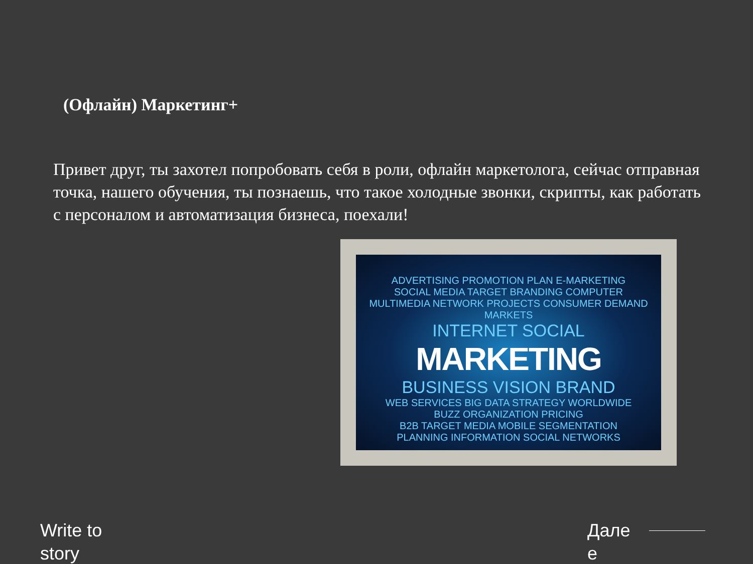(Офлайн) Маркетинг+
Привет друг, ты захотел попробовать себя в роли, офлайн маркетолога, сейчас отправная точка, нашего обучения, ты познаешь, что такое холодные звонки, скрипты, как работать с персоналом и автоматизация бизнеса, поехали!
ADVERTISING PROMOTION PLAN E-MARKETING
SOCIAL MEDIA TARGET BRANDING COMPUTER
MULTIMEDIA NETWORK PROJECTS CONSUMER DEMAND MARKETS
INTERNET SOCIAL
MARKETING
BUSINESS VISION BRAND
WEB SERVICES BIG DATA STRATEGY WORLDWIDE
BUZZ ORGANIZATION PRICING
B2B TARGET MEDIA MOBILE SEGMENTATION
PLANNING INFORMATION SOCIAL NETWORKS
Write to
story
Дале
е